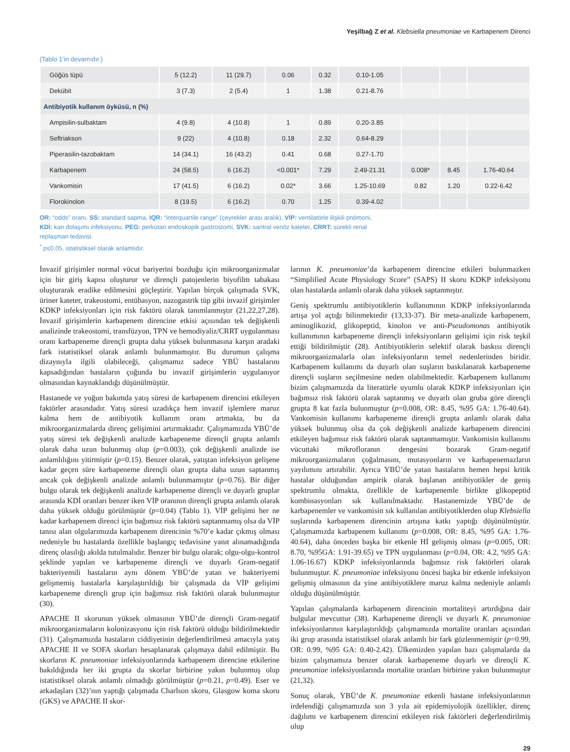Yeşilbağ Z et al. Klebsiella pneumoniae ve Karbapenem Direnci
(Tablo 1’in devamıdır.)
| Göğüs tüpü | 5 (12.2) | 11 (29.7) | 0.06 | 0.32 | 0.10-1.05 | | | |
| Dekübit | 3 (7.3) | 2 (5.4) | 1 | 1.38 | 0.21-8.76 | | | |
| Antibiyotik kullanım öyküsü, n (%) | | | | | | | | |
| Ampisilin-sulbaktam | 4 (9.8) | 4 (10.8) | 1 | 0.89 | 0.20-3.85 | | | |
| Seftriakson | 9 (22) | 4 (10.8) | 0.18 | 2.32 | 0.64-8.29 | | | |
| Piperasilin-tazobaktam | 14 (34.1) | 16 (43.2) | 0.41 | 0.68 | 0.27-1.70 | | | |
| Karbapenem | 24 (58.5) | 6 (16.2) | <0.001* | 7.29 | 2.49-21.31 | 0.008* | 8.45 | 1.76-40.64 |
| Vankomisin | 17 (41.5) | 6 (16.2) | 0.02* | 3.66 | 1.25-10.69 | 0.82 | 1.20 | 0.22-6.42 |
| Florokinolon | 8 (19.5) | 6 (16.2) | 0.70 | 1.25 | 0.39-4.02 | | | |
OR: “odds” oranı, SS: standard sapma, IQR: “interquartile range” (çeyrekler arası aralık), VİP: ventilatörle ilişkili pnömoni, KDİ: kan dolaşımı infeksiyonu, PEG: perkütan endoskopik gastrostomi, SVK: santral venöz kateter, CRRT: sürekli renal replasman tedavisi.
<sup>*</sup> p≤0.05, istatistiksel olarak anlamlıdır.
İnvazif girişimler normal vücut bariyerini bozduğu için mikroorganizmalar için bir giriş kapısı oluşturur ve dirençli patojenlerin biyofilm tabakası oluşturarak eradike edilmesini güçleştirir. Yapılan birçok çalışmada SVK, üriner kateter, trakeostomi, entübasyon, nazogastrik tüp gibi invazif girişimler KDKP infeksiyonları için risk faktörü olarak tanımlanmıştır (21,22,27,28). İnvazif girişimlerin karbapenem direncine etkisi açısından tek değişkenli analizinde trakeostomi, transfüzyon, TPN ve hemodiyaliz/CRRT uygulanması oranı karbapeneme dirençli grupta daha yüksek bulunmasına karşın aradaki fark istatistiksel olarak anlamlı bulunmamıştır. Bu durumun çalışma dizaynıyla ilgili olabileceği, çalışmamız sadece YBÜ hastalarını kapsadığından hastaların çoğunda bu invazif girişimlerin uygulanıyor olmasından kaynaklandığı düşünülmüştür.
Hastanede ve yoğun bakımda yatış süresi de karbapenem direncini etkileyen faktörler arasındadır. Yatış süresi uzadıkça hem invazif işlemlere maruz kalma hem de antibiyotik kullanım oranı artmakta, bu da mikroorganizmalarda direnç gelişimini artırmaktadır. Çalışmamızda YBÜ’de yatış süresi tek değişkenli analizde karbapeneme dirençli grupta anlamlı olarak daha uzun bulunmuş olup (p=0.003), çok değişkenli analizde ise anlamlılığını yitirmiştir (p=0.15). Benzer olarak, yatıştan infeksiyon gelişene kadar geçen süre karbapeneme dirençli olan grupta daha uzun saptanmış ancak çok değişkenli analizde anlamlı bulunmamıştır (p=0.76). Bir diğer bulgu olarak tek değişkenli analizde karbapeneme dirençli ve duyarlı gruplar arasında KDİ oranları benzer iken VİP oranının dirençli grupta anlamlı olarak daha yüksek olduğu görülmüştür (p=0.04) (Tablo 1). VİP gelişimi her ne kadar karbapenem direnci için bağımsız risk faktörü saptanmamış olsa da VİP tanısı alan olgularımızda karbapenem direncinin %70’e kadar çıkmış olması nedeniyle bu hastalarda özellikle başlangıç tedavisine yanıt alınamadığında direnç olasılığı akılda tutulmalıdır. Benzer bir bulgu olarak; olgu-olgu-kontrol şeklinde yapılan ve karbapeneme dirençli ve duyarlı Gram-negatif bakteriyemili hastaların aynı dönem YBÜ’de yatan ve bakteriyemi gelişmemiş hastalarla karşılaştırıldığı bir çalışmada da VİP gelişimi karbapeneme dirençli grup için bağımsız risk faktörü olarak bulunmuştur (30).
APACHE II skorunun yüksek olmasının YBÜ’de dirençli Gram-negatif mikroorganizmaların kolonizasyonu için risk faktörü olduğu bildirilmektedir (31). Çalışmamızda hastaların ciddiyetinin değerlendirilmesi amacıyla yatış APACHE II ve SOFA skorları hesaplanarak çalışmaya dahil edilmiştir. Bu skorların K. pneumoniae infeksiyonlarında karbapenem direncine etkilerine bakıldığında her iki grupta da skorlar birbirine yakın bulunmuş olup istatistiksel olarak anlamlı olmadığı görülmüştür (p=0.21, p=0.49). Eser ve arkadaşları (32)’nın yaptığı çalışmada Charlson skoru, Glasgow koma skoru (GKS) ve APACHE II skor-
larının K. pneumoniae’da karbapenem direncine etkileri bulunmazken “Simplified Acute Physiology Score” (SAPS) II skoru KDKP infeksiyonu olan hastalarda anlamlı olarak daha yüksek saptanmıştır.
Geniş spektrumlu antibiyotiklerin kullanımının KDKP infeksiyonlarında artışa yol açtığı bilinmektedir (13,33-37). Bir meta-analizde karbapenem, aminoglikozid, glikopeptid, kinolon ve anti-Pseudomonas antibiyotik kullanımının karbapeneme dirençli infeksiyonların gelişimi için risk teşkil ettiği bildirilmiştir (28). Antibiyotiklerin selektif olarak baskısı dirençli mikroorganizmalarla olan infeksiyonların temel nedenlerinden biridir. Karbapenem kullanımı da duyarlı olan suşların baskılanarak karbapeneme dirençli suşların seçilmesine neden olabilmektedir. Karbapenem kullanımı bizim çalışmamızda da literatürle uyumlu olarak KDKP infeksiyonları için bağımsız risk faktörü olarak saptanmış ve duyarlı olan gruba göre dirençli grupta 8 kat fazla bulunmuştur (p=0.008, OR: 8.45, %95 GA: 1.76-40.64). Vankomisin kullanımı karbapeneme dirençli grupta anlamlı olarak daha yüksek bulunmuş olsa da çok değişkenli analizde karbapenem direncini etkileyen bağımsız risk faktörü olarak saptanmamıştır. Vankomisin kullanımı vücuttaki mikrofloranın dengesini bozarak Gram-negatif mikroorganizmaların çoğalmasını, mutasyonların ve karbapenemazların yayılımını artırabilir. Ayrıca YBÜ’de yatan hastaların hemen hepsi kritik hastalar olduğundan ampirik olarak başlanan antibiyotikler de geniş spektrumlu olmakta, özellikle de karbapenemle birlikte glikopeptid kombinasyonları sık kullanılmaktadır. Hastanemizde YBÜ’de de karbapenemler ve vankomisin sık kullanılan antibiyotiklerden olup Klebsiella suşlarında karbapenem direncinin artışına katkı yaptığı düşünülmüştür. Çalışmamızda karbapenem kullanımı (p=0.008, OR: 8.45, %95 GA: 1.76-40.64), daha önceden başka bir etkenle Hİ gelişmiş olması (p=0.005, OR: 8.70, %95GA: 1.91-39.65) ve TPN uygulanması (p=0.04, OR: 4.2, %95 GA: 1.06-16.67) KDKP infeksiyonlarında bağımsız risk faktörleri olarak bulunmuştur. K. pneumoniae infeksiyonu öncesi başka bir etkenle infeksiyon gelişmiş olmasının da yine antibiyotiklere maruz kalma nedeniyle anlamlı olduğu düşünülmüştür.
Yapılan çalışmalarda karbapenem direncinin mortaliteyi artırdığına dair bulgular mevcuttur (38). Karbapeneme dirençli ve duyarlı K. pneumoniae infeksiyonlarının karşılaştırıldığı çalışmamızda mortalite oranları açısından iki grup arasında istatistiksel olarak anlamlı bir fark gözlenmemiştir (p=0.99, OR: 0.99, %95 GA: 0.40-2.42). Ülkemizden yapılan bazı çalışmalarda da bizim çalışmamıza benzer olarak karbapeneme duyarlı ve dirençli K. pneumoniae infeksiyonlarında mortalite oranları birbirine yakın bulunmuştur (21,32).
Sonuç olarak, YBÜ’de K. pneumoniae etkenli hastane infeksiyonlarının irdelendiği çalışmamızda son 3 yıla ait epidemiyolojik özellikler, direnç dağılımı ve karbapenem direncini etkileyen risk faktörleri değerlendirilmiş olup
29